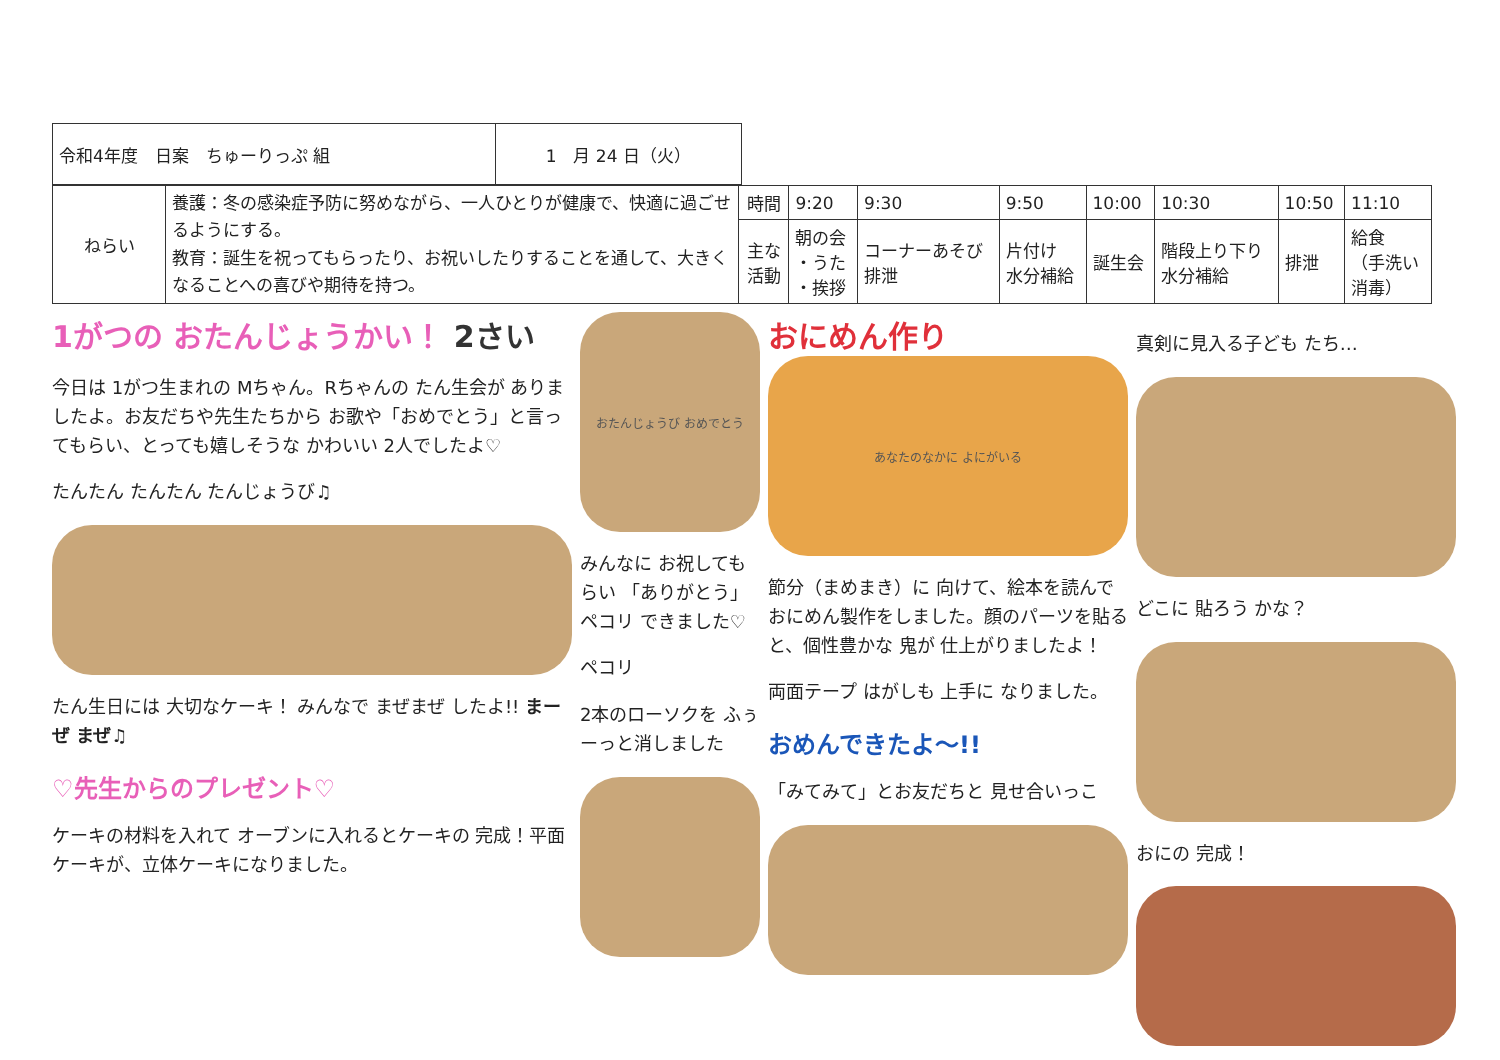| 令和4年度 日案 ちゅーりっぷ 組 | 1 月 24 日（火） |
| ねらい | 養護：冬の感染症予防に努めながら、一人ひとりが健康で、快適に過ごせるようにする。 教育：誕生を祝ってもらったり、お祝いしたりすることを通して、大きくなることへの喜びや期待を持つ。 | 時間 | 9:20 | 9:30 | 9:50 | 10:00 | 10:30 | 10:50 | 11:10 |
| | | 主な 活動 | 朝の会 ・うた ・挨拶 | コーナーあそび 排泄 | 片付け 水分補給 | 誕生会 | 階段上り下り 水分補給 | 排泄 | 給食 （手洗い 消毒） |
1がつの おたんじょうかい！ 2さい
今日は 1がつ生まれの Mちゃん。Rちゃんの たん生会が ありましたよ。お友だちや先生たちから お歌や「おめでとう」と言ってもらい、とっても嬉しそうな かわいい 2人でしたよ♡
たんたん たんたん たんじょうび♫
たん生日には 大切なケーキ！ みんなで まぜまぜ したよ!! まーぜ まぜ♫
♡先生からのプレゼント♡
ケーキの材料を入れて オーブンに入れるとケーキの 完成！平面ケーキが、立体ケーキになりました。
おたんじょうび おめでとう
みんなに お祝してもらい 「ありがとう」ペコリ できました♡
ペコリ
2本のローソクを ふぅーっと消しました
おにめん作り
あなたのなかに よにがいる
節分（まめまき）に 向けて、絵本を読んで おにめん製作をしました。顔のパーツを貼ると、個性豊かな 鬼が 仕上がりましたよ！
両面テープ はがしも 上手に なりました。
おめんできたよ〜!!
「みてみて」とお友だちと 見せ合いっこ
真剣に見入る子ども たち…
どこに 貼ろう かな？
おにの 完成！